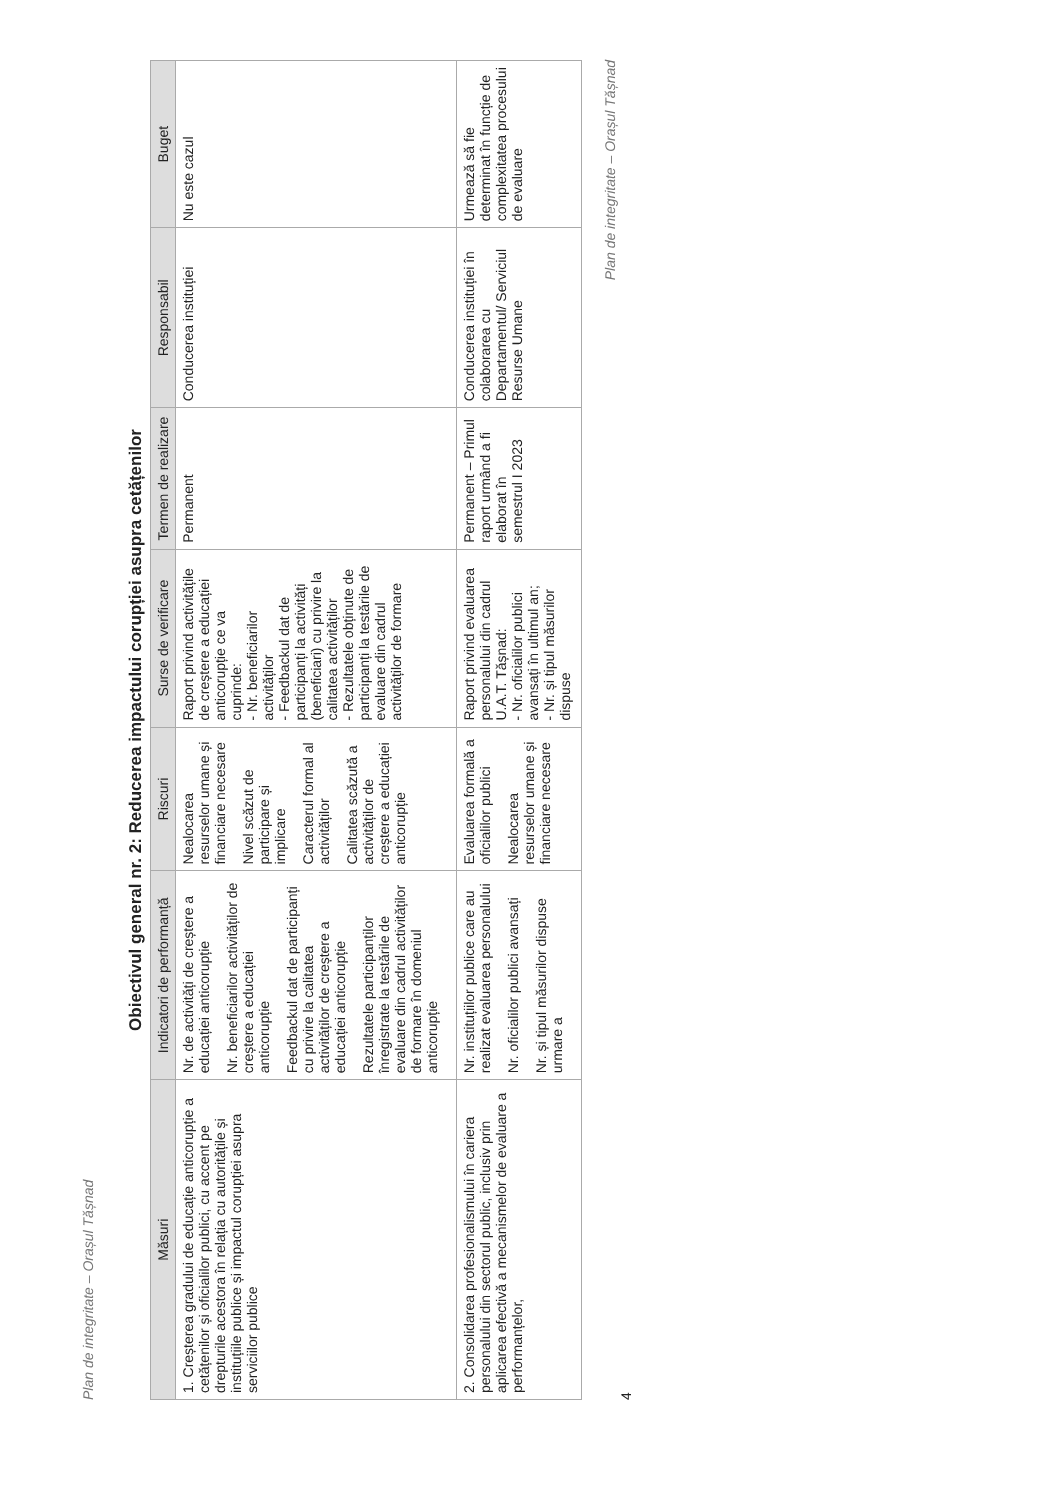Plan de integritate – Orașul Tășnad
Obiectivul general nr. 2: Reducerea impactului corupției asupra cetățenilor
| Măsuri | Indicatori de performanță | Riscuri | Surse de verificare | Termen de realizare | Responsabil | Buget |
| --- | --- | --- | --- | --- | --- | --- |
| 1. Creșterea gradului de educație anticorupție a cetățenilor și oficialilor publici, cu accent pe drepturile acestora în relația cu autoritățile și instituțiile publice și impactul corupției asupra serviciilor publice | Nr. de activități de creștere a educației anticorupție Nr. beneficiarilor activităților de creștere a educației anticorupție Feedbackul dat de participanți cu privire la calitatea activităților de creștere a educației anticorupție Rezultatele participanților înregistrate la testările de evaluare din cadrul activităților de formare în domeniul anticorupție | Nealocarea resurselor umane și financiare necesare Nivel scăzut de participare și implicare Caracterul formal al activităților Calitatea scăzută a activităților de creștere a educației anticorupție | Raport privind activitățile de creștere a educației anticorupție ce va cuprinde: - Nr. beneficiarilor activităților - Feedbackul dat de participanți la activități (beneficiari) cu privire la calitatea activităților - Rezultatele obținute de participanți la testările de evaluare din cadrul activităților de formare | Permanent | Conducerea instituției | Nu este cazul |
| 2. Consolidarea profesionalismului în cariera personalului din sectorul public, inclusiv prin aplicarea efectivă a mecanismelor de evaluare a performanțelor, | Nr. instituțiilor publice care au realizat evaluarea personalului Nr. oficialilor publici avansați Nr. și tipul măsurilor dispuse urmare a | Evaluarea formală a oficialilor publici Nealocarea resurselor umane și financiare necesare | Raport privind evaluarea personalului din cadrul U.A.T. Tășnad: - Nr. oficialilor publici avansați în ultimul an; - Nr. și tipul măsurilor dispuse | Permanent – Primul raport urmând a fi elaborat în semestrul I 2023 | Conducerea instituției în colaborarea cu Departamentul/ Serviciul Resurse Umane | Urmează să fie determinat în funcție de complexitatea procesului de evaluare |
Plan de integritate – Orașul Tășnad
4